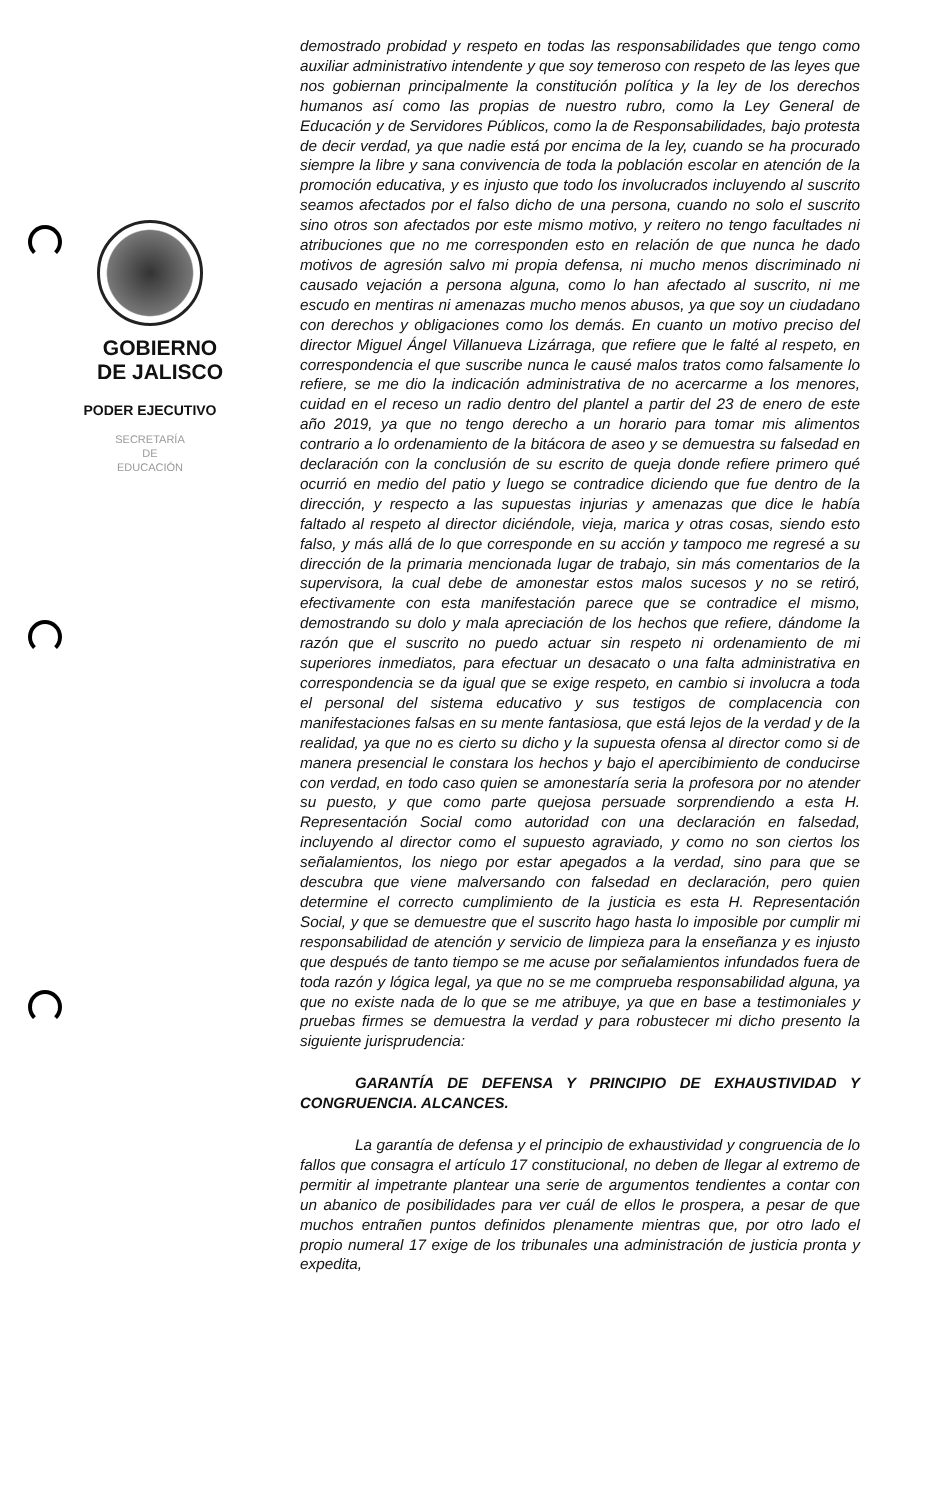GOBIERNO
DE JALISCO
PODER EJECUTIVO
SECRETARÍA
DE
EDUCACIÓN
demostrado probidad y respeto en todas las responsabilidades que tengo como auxiliar administrativo intendente y que soy temeroso con respeto de las leyes que nos gobiernan principalmente la constitución política y la ley de los derechos humanos así como las propias de nuestro rubro, como la Ley General de Educación y de Servidores Públicos, como la de Responsabilidades, bajo protesta de decir verdad, ya que nadie está por encima de la ley, cuando se ha procurado siempre la libre y sana convivencia de toda la población escolar en atención de la promoción educativa, y es injusto que todo los involucrados incluyendo al suscrito seamos afectados por el falso dicho de una persona, cuando no solo el suscrito sino otros son afectados por este mismo motivo, y reitero no tengo facultades ni atribuciones que no me corresponden esto en relación de que nunca he dado motivos de agresión salvo mi propia defensa, ni mucho menos discriminado ni causado vejación a persona alguna, como lo han afectado al suscrito, ni me escudo en mentiras ni amenazas mucho menos abusos, ya que soy un ciudadano con derechos y obligaciones como los demás. En cuanto un motivo preciso del director Miguel Ángel Villanueva Lizárraga, que refiere que le falté al respeto, en correspondencia el que suscribe nunca le causé malos tratos como falsamente lo refiere, se me dio la indicación administrativa de no acercarme a los menores, cuidad en el receso un radio dentro del plantel a partir del 23 de enero de este año 2019, ya que no tengo derecho a un horario para tomar mis alimentos contrario a lo ordenamiento de la bitácora de aseo y se demuestra su falsedad en declaración con la conclusión de su escrito de queja donde refiere primero qué ocurrió en medio del patio y luego se contradice diciendo que fue dentro de la dirección, y respecto a las supuestas injurias y amenazas que dice le había faltado al respeto al director diciéndole, vieja, marica y otras cosas, siendo esto falso, y más allá de lo que corresponde en su acción y tampoco me regresé a su dirección de la primaria mencionada lugar de trabajo, sin más comentarios de la supervisora, la cual debe de amonestar estos malos sucesos y no se retiró, efectivamente con esta manifestación parece que se contradice el mismo, demostrando su dolo y mala apreciación de los hechos que refiere, dándome la razón que el suscrito no puedo actuar sin respeto ni ordenamiento de mi superiores inmediatos, para efectuar un desacato o una falta administrativa en correspondencia se da igual que se exige respeto, en cambio si involucra a toda el personal del sistema educativo y sus testigos de complacencia con manifestaciones falsas en su mente fantasiosa, que está lejos de la verdad y de la realidad, ya que no es cierto su dicho y la supuesta ofensa al director como si de manera presencial le constara los hechos y bajo el apercibimiento de conducirse con verdad, en todo caso quien se amonestaría seria la profesora por no atender su puesto, y que como parte quejosa persuade sorprendiendo a esta H. Representación Social como autoridad con una declaración en falsedad, incluyendo al director como el supuesto agraviado, y como no son ciertos los señalamientos, los niego por estar apegados a la verdad, sino para que se descubra que viene malversando con falsedad en declaración, pero quien determine el correcto cumplimiento de la justicia es esta H. Representación Social, y que se demuestre que el suscrito hago hasta lo imposible por cumplir mi responsabilidad de atención y servicio de limpieza para la enseñanza y es injusto que después de tanto tiempo se me acuse por señalamientos infundados fuera de toda razón y lógica legal, ya que no se me comprueba responsabilidad alguna, ya que no existe nada de lo que se me atribuye, ya que en base a testimoniales y pruebas firmes se demuestra la verdad y para robustecer mi dicho presento la siguiente jurisprudencia:
GARANTÍA DE DEFENSA Y PRINCIPIO DE EXHAUSTIVIDAD Y CONGRUENCIA. ALCANCES.
La garantía de defensa y el principio de exhaustividad y congruencia de lo fallos que consagra el artículo 17 constitucional, no deben de llegar al extremo de permitir al impetrante plantear una serie de argumentos tendientes a contar con un abanico de posibilidades para ver cuál de ellos le prospera, a pesar de que muchos entrañen puntos definidos plenamente mientras que, por otro lado el propio numeral 17 exige de los tribunales una administración de justicia pronta y expedita,